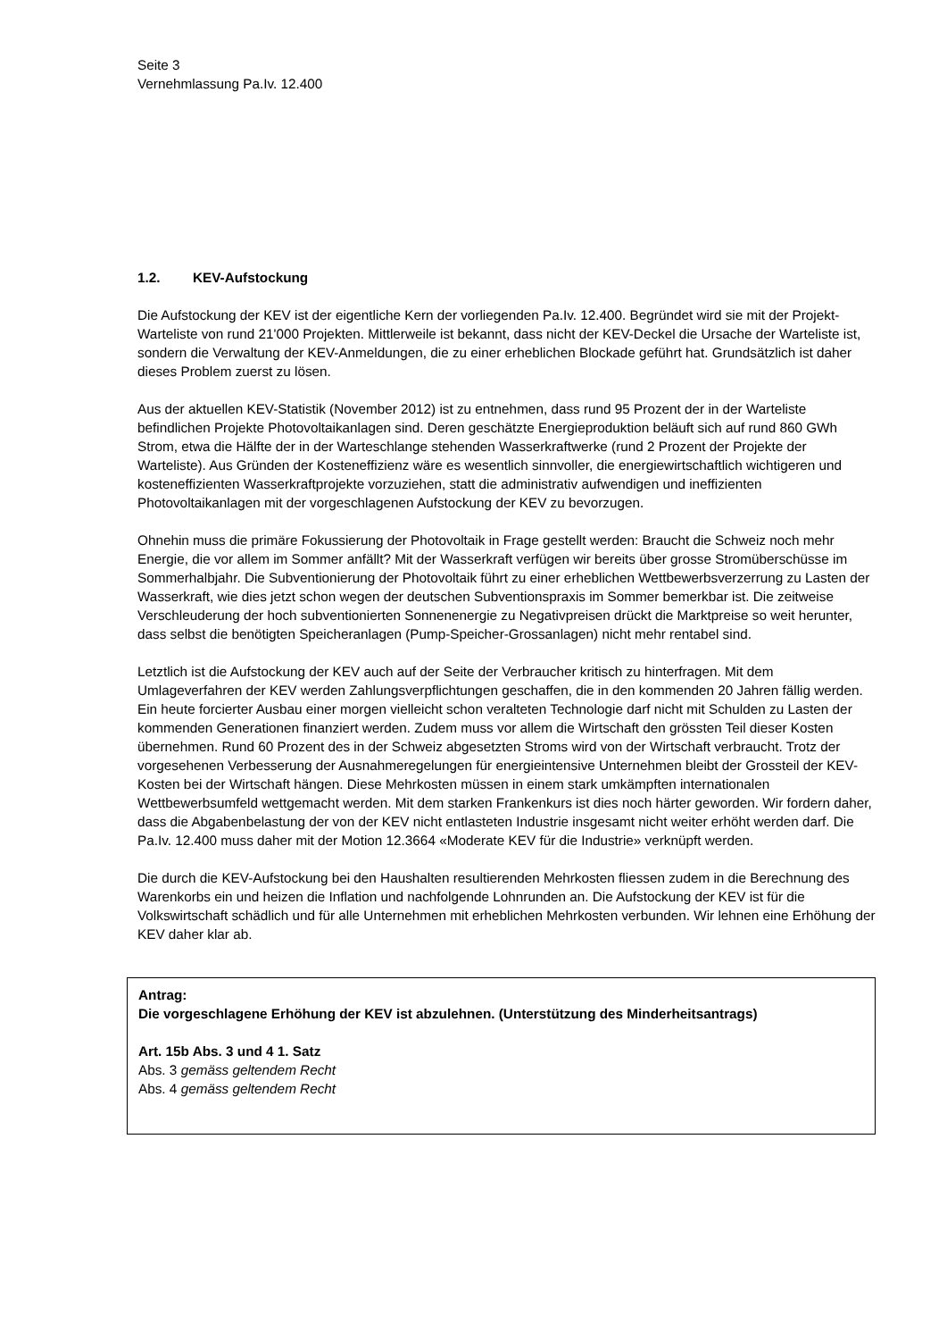Seite 3
Vernehmlassung Pa.Iv. 12.400
1.2. KEV-Aufstockung
Die Aufstockung der KEV ist der eigentliche Kern der vorliegenden Pa.Iv. 12.400. Begründet wird sie mit der Projekt-Warteliste von rund 21'000 Projekten. Mittlerweile ist bekannt, dass nicht der KEV-Deckel die Ursache der Warteliste ist, sondern die Verwaltung der KEV-Anmeldungen, die zu einer erheblichen Blockade geführt hat. Grundsätzlich ist daher dieses Problem zuerst zu lösen.
Aus der aktuellen KEV-Statistik (November 2012) ist zu entnehmen, dass rund 95 Prozent der in der Warteliste befindlichen Projekte Photovoltaikanlagen sind. Deren geschätzte Energieproduktion beläuft sich auf rund 860 GWh Strom, etwa die Hälfte der in der Warteschlange stehenden Wasserkraftwerke (rund 2 Prozent der Projekte der Warteliste). Aus Gründen der Kosteneffizienz wäre es wesentlich sinnvoller, die energiewirtschaftlich wichtigeren und kosteneffizienten Wasserkraftprojekte vorzuziehen, statt die administrativ aufwendigen und ineffizienten Photovoltaikanlagen mit der vorgeschlagenen Aufstockung der KEV zu bevorzugen.
Ohnehin muss die primäre Fokussierung der Photovoltaik in Frage gestellt werden: Braucht die Schweiz noch mehr Energie, die vor allem im Sommer anfällt? Mit der Wasserkraft verfügen wir bereits über grosse Stromüberschüsse im Sommerhalbjahr. Die Subventionierung der Photovoltaik führt zu einer erheblichen Wettbewerbsverzerrung zu Lasten der Wasserkraft, wie dies jetzt schon wegen der deutschen Subventionspraxis im Sommer bemerkbar ist. Die zeitweise Verschleuderung der hoch subventionierten Sonnenenergie zu Negativpreisen drückt die Marktpreise so weit herunter, dass selbst die benötigten Speicheranlagen (Pump-Speicher-Grossanlagen) nicht mehr rentabel sind.
Letztlich ist die Aufstockung der KEV auch auf der Seite der Verbraucher kritisch zu hinterfragen. Mit dem Umlageverfahren der KEV werden Zahlungsverpflichtungen geschaffen, die in den kommenden 20 Jahren fällig werden. Ein heute forcierter Ausbau einer morgen vielleicht schon veralteten Technologie darf nicht mit Schulden zu Lasten der kommenden Generationen finanziert werden. Zudem muss vor allem die Wirtschaft den grössten Teil dieser Kosten übernehmen. Rund 60 Prozent des in der Schweiz abgesetzten Stroms wird von der Wirtschaft verbraucht. Trotz der vorgesehenen Verbesserung der Ausnahmeregelungen für energieintensive Unternehmen bleibt der Grossteil der KEV-Kosten bei der Wirtschaft hängen. Diese Mehrkosten müssen in einem stark umkämpften internationalen Wettbewerbsumfeld wettgemacht werden. Mit dem starken Frankenkurs ist dies noch härter geworden. Wir fordern daher, dass die Abgabenbelastung der von der KEV nicht entlasteten Industrie insgesamt nicht weiter erhöht werden darf. Die Pa.Iv. 12.400 muss daher mit der Motion 12.3664 «Moderate KEV für die Industrie» verknüpft werden.
Die durch die KEV-Aufstockung bei den Haushalten resultierenden Mehrkosten fliessen zudem in die Berechnung des Warenkorbs ein und heizen die Inflation und nachfolgende Lohnrunden an. Die Aufstockung der KEV ist für die Volkswirtschaft schädlich und für alle Unternehmen mit erheblichen Mehrkosten verbunden. Wir lehnen eine Erhöhung der KEV daher klar ab.
Antrag:
Die vorgeschlagene Erhöhung der KEV ist abzulehnen. (Unterstützung des Minderheitsantrags)
Art. 15b Abs. 3 und 4 1. Satz
Abs. 3 gemäss geltendem Recht
Abs. 4 gemäss geltendem Recht